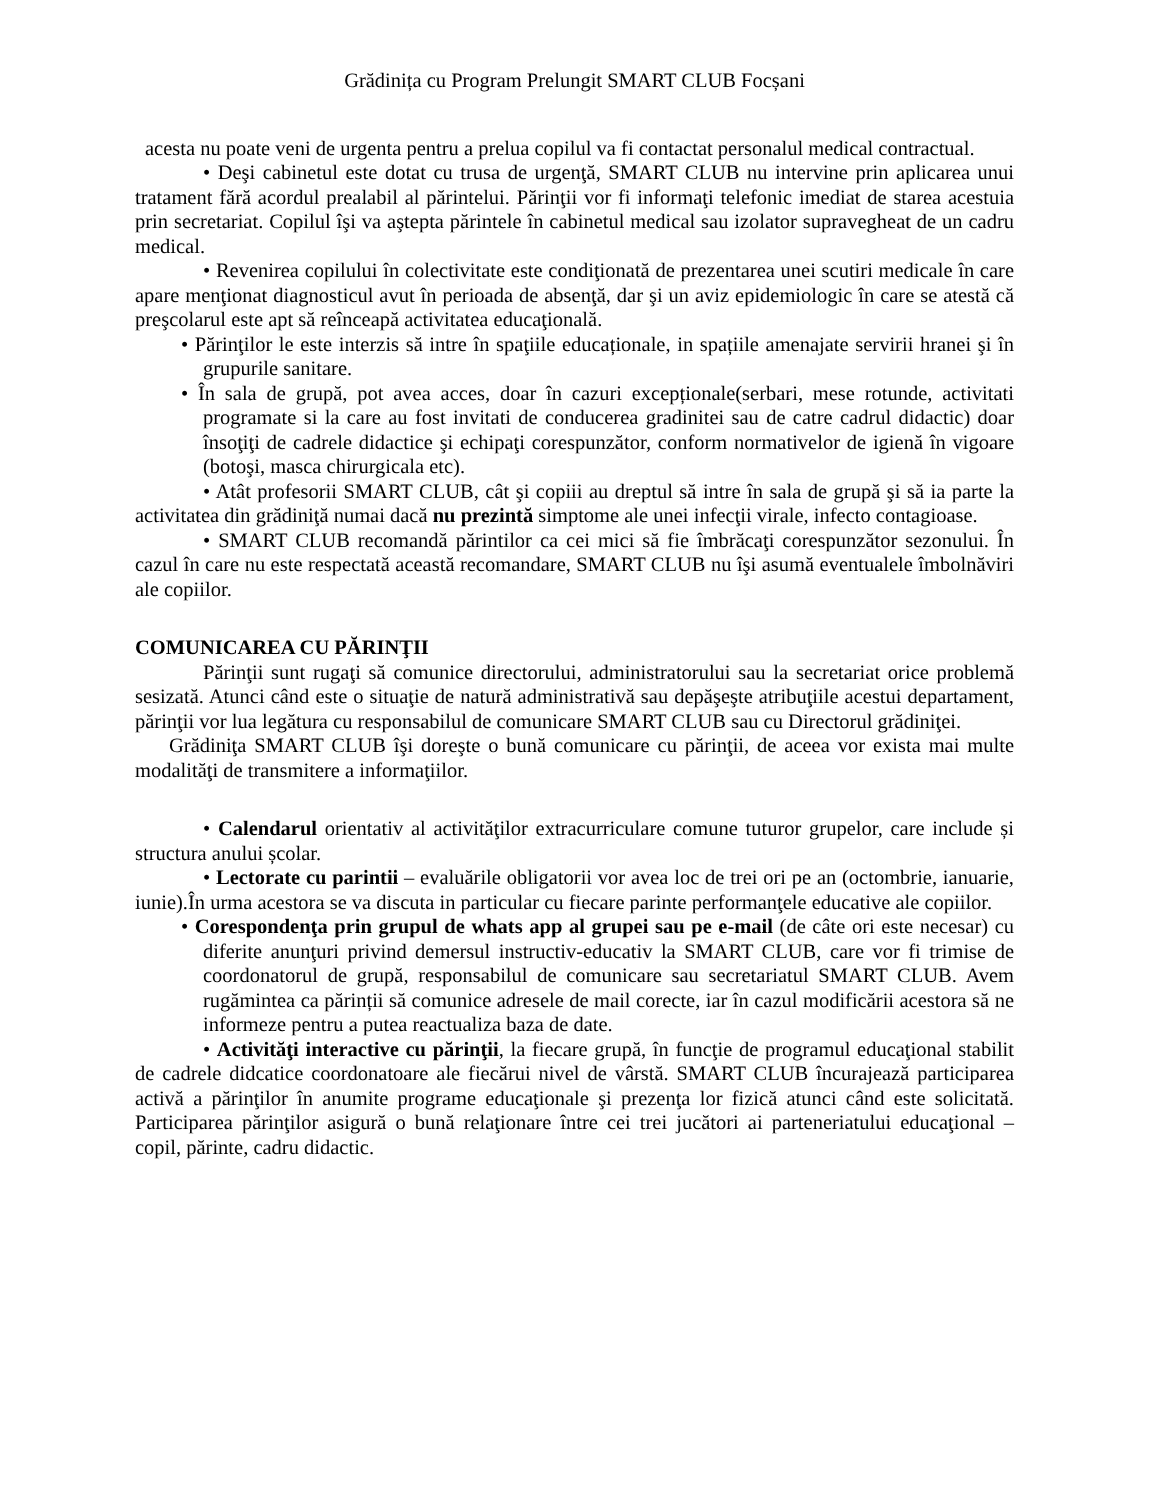Grădinița cu Program Prelungit SMART CLUB Focșani
acesta nu poate veni de urgenta pentru a prelua copilul va fi contactat personalul medical contractual.
• Deşi cabinetul este dotat cu trusa de urgenţă, SMART CLUB nu intervine prin aplicarea unui tratament fără acordul prealabil al părintelui. Părinţii vor fi informaţi telefonic imediat de starea acestuia prin secretariat. Copilul îşi va aştepta părintele în cabinetul medical sau izolator supravegheat de un cadru medical.
• Revenirea copilului în colectivitate este condiţionată de prezentarea unei scutiri medicale în care apare menţionat diagnosticul avut în perioada de absenţă, dar şi un aviz epidemiologic în care se atestă că preşcolarul este apt să reînceapă activitatea educaţională.
• Părinţilor le este interzis să intre în spaţiile educaționale, in spațiile amenajate servirii hranei şi în grupurile sanitare.
• În sala de grupă, pot avea acces, doar în cazuri excepționale(serbari, mese rotunde, activitati programate si la care au fost invitati de conducerea gradinitei sau de catre cadrul didactic) doar însoţiţi de cadrele didactice şi echipaţi corespunzător, conform normativelor de igienă în vigoare (botoşi, masca chirurgicala etc).
• Atât profesorii SMART CLUB, cât şi copiii au dreptul să intre în sala de grupă şi să ia parte la activitatea din grădiniţă numai dacă nu prezintă simptome ale unei infecţii virale, infecto contagioase.
• SMART CLUB recomandă părintilor ca cei mici să fie îmbrăcaţi corespunzător sezonului. În cazul în care nu este respectată această recomandare, SMART CLUB nu îşi asumă eventualele îmbolnăviri ale copiilor.
COMUNICAREA CU PĂRINŢII
Părinţii sunt rugaţi să comunice directorului, administratorului sau la secretariat orice problemă sesizată. Atunci când este o situaţie de natură administrativă sau depăşeşte atribuţiile acestui departament, părinţii vor lua legătura cu responsabilul de comunicare SMART CLUB sau cu Directorul grădiniţei.
Grădiniţa SMART CLUB îşi doreşte o bună comunicare cu părinţii, de aceea vor exista mai multe modalităţi de transmitere a informaţiilor.
• Calendarul orientativ al activităţilor extracurriculare comune tuturor grupelor, care include și structura anului școlar.
• Lectorate cu parintii – evaluările obligatorii vor avea loc de trei ori pe an (octombrie, ianuarie, iunie).În urma acestora se va discuta in particular cu fiecare parinte performanţele educative ale copiilor.
• Corespondenţa prin grupul de whats app al grupei sau pe e-mail (de câte ori este necesar) cu diferite anunţuri privind demersul instructiv-educativ la SMART CLUB, care vor fi trimise de coordonatorul de grupă, responsabilul de comunicare sau secretariatul SMART CLUB. Avem rugămintea ca părinții să comunice adresele de mail corecte, iar în cazul modificării acestora să ne informeze pentru a putea reactualiza baza de date.
• Activităţi interactive cu părinţii, la fiecare grupă, în funcţie de programul educaţional stabilit de cadrele didcatice coordonatoare ale fiecărui nivel de vârstă. SMART CLUB încurajează participarea activă a părinţilor în anumite programe educaţionale şi prezenţa lor fizică atunci când este solicitată. Participarea părinţilor asigură o bună relaţionare între cei trei jucători ai parteneriatului educaţional – copil, părinte, cadru didactic.